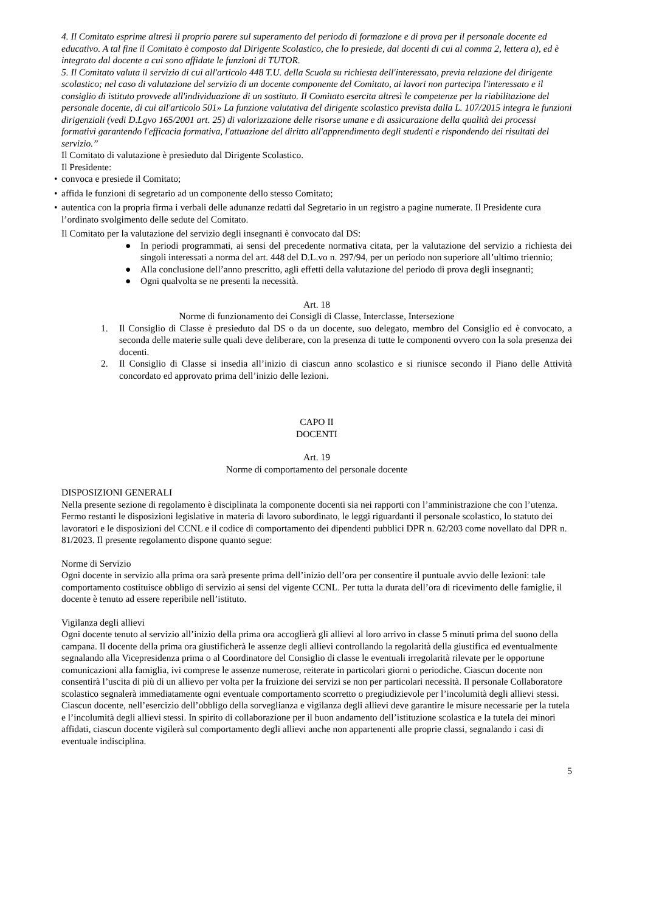4. Il Comitato esprime altresì il proprio parere sul superamento del periodo di formazione e di prova per il personale docente ed educativo. A tal fine il Comitato è composto dal Dirigente Scolastico, che lo presiede, dai docenti di cui al comma 2, lettera a), ed è integrato dal docente a cui sono affidate le funzioni di TUTOR.
5. Il Comitato valuta il servizio di cui all'articolo 448 T.U. della Scuola su richiesta dell'interessato, previa relazione del dirigente scolastico; nel caso di valutazione del servizio di un docente componente del Comitato, ai lavori non partecipa l'interessato e il consiglio di istituto provvede all'individuazione di un sostituto. Il Comitato esercita altresì le competenze per la riabilitazione del personale docente, di cui all'articolo 501» La funzione valutativa del dirigente scolastico prevista dalla L. 107/2015 integra le funzioni dirigenziali (vedi D.Lgvo 165/2001 art. 25) di valorizzazione delle risorse umane e di assicurazione della qualità dei processi formativi garantendo l'efficacia formativa, l'attuazione del diritto all'apprendimento degli studenti e rispondendo dei risultati del servizio.”
Il Comitato di valutazione è presieduto dal Dirigente Scolastico.
Il Presidente:
• convoca e presiede il Comitato;
• affida le funzioni di segretario ad un componente dello stesso Comitato;
• autentica con la propria firma i verbali delle adunanze redatti dal Segretario in un registro a pagine numerate. Il Presidente cura l’ordinato svolgimento delle sedute del Comitato.
Il Comitato per la valutazione del servizio degli insegnanti è convocato dal DS:
● In periodi programmati, ai sensi del precedente normativa citata, per la valutazione del servizio a richiesta dei singoli interessati a norma del art. 448 del D.L.vo n. 297/94, per un periodo non superiore all’ultimo triennio;
● Alla conclusione dell’anno prescritto, agli effetti della valutazione del periodo di prova degli insegnanti;
● Ogni qualvolta se ne presenti la necessità.
Art. 18
Norme di funzionamento dei Consigli di Classe, Interclasse, Intersezione
1. Il Consiglio di Classe è presieduto dal DS o da un docente, suo delegato, membro del Consiglio ed è convocato, a seconda delle materie sulle quali deve deliberare, con la presenza di tutte le componenti ovvero con la sola presenza dei docenti.
2. Il Consiglio di Classe si insedia all’inizio di ciascun anno scolastico e si riunisce secondo il Piano delle Attività concordato ed approvato prima dell’inizio delle lezioni.
CAPO II
DOCENTI
Art. 19
Norme di comportamento del personale docente
DISPOSIZIONI GENERALI
Nella presente sezione di regolamento è disciplinata la componente docenti sia nei rapporti con l’amministrazione che con l’utenza. Fermo restanti le disposizioni legislative in materia di lavoro subordinato, le leggi riguardanti il personale scolastico, lo statuto dei lavoratori e le disposizioni del CCNL e il codice di comportamento dei dipendenti pubblici DPR n. 62/203 come novellato dal DPR n. 81/2023. Il presente regolamento dispone quanto segue:
Norme di Servizio
Ogni docente in servizio alla prima ora sarà presente prima dell’inizio dell’ora per consentire il puntuale avvio delle lezioni: tale comportamento costituisce obbligo di servizio ai sensi del vigente CCNL. Per tutta la durata dell’ora di ricevimento delle famiglie, il docente è tenuto ad essere reperibile nell’istituto.
Vigilanza degli allievi
Ogni docente tenuto al servizio all’inizio della prima ora accoglierà gli allievi al loro arrivo in classe 5 minuti prima del suono della campana. Il docente della prima ora giustificherà le assenze degli allievi controllando la regolarità della giustifica ed eventualmente segnalando alla Vicepresidenza prima o al Coordinatore del Consiglio di classe le eventuali irregolarità rilevate per le opportune comunicazioni alla famiglia, ivi comprese le assenze numerose, reiterate in particolari giorni o periodiche. Ciascun docente non consentirà l’uscita di più di un allievo per volta per la fruizione dei servizi se non per particolari necessità. Il personale Collaboratore scolastico segnalerà immediatamente ogni eventuale comportamento scorretto o pregiudizievole per l’incolumità degli allievi stessi. Ciascun docente, nell’esercizio dell’obbligo della sorveglianza e vigilanza degli allievi deve garantire le misure necessarie per la tutela e l’incolumità degli allievi stessi. In spirito di collaborazione per il buon andamento dell’istituzione scolastica e la tutela dei minori affidati, ciascun docente vigilerà sul comportamento degli allievi anche non appartenenti alle proprie classi, segnalando i casi di eventuale indisciplina.
5